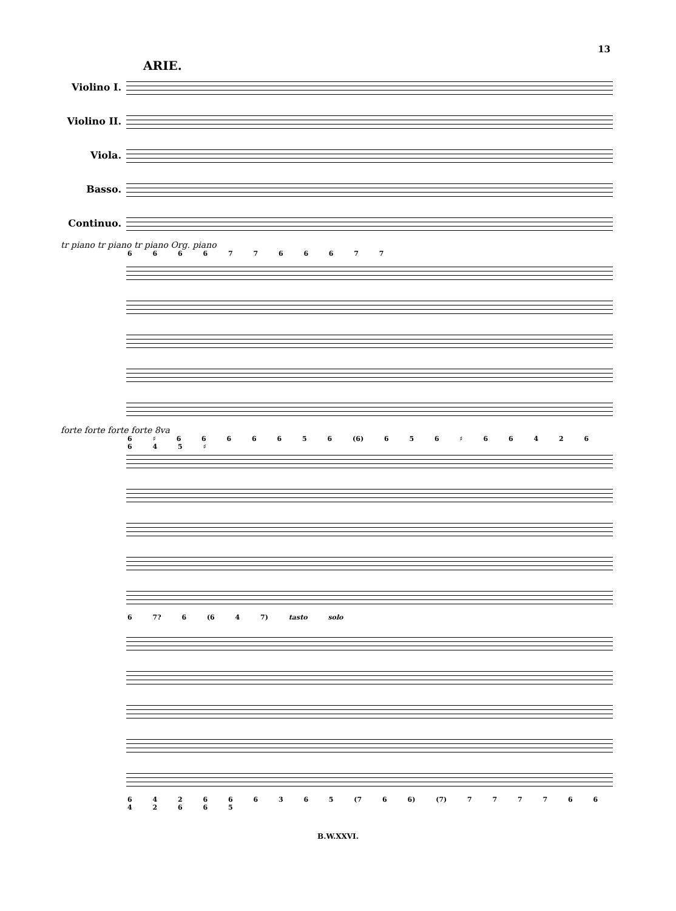13
ARIE.
Violino I.
Violino II.
Viola.
Basso.
Continuo.
tr piano tr piano tr piano Org. piano
6 6 6 6 7 7 6 6 6 7 7
forte forte forte forte 8va
6 ♯ 6 6 6 6 6 5 6 (6) 6 5 6 ♯ 6 6 4 2 6 6 4 5 ♯
6 7? 6 (6 4 7) tasto solo
6 4 2 6 6 6 3 6 5 (7 6 6) (7) 7 7 7 7 6 6 4 2 6 6 5
B.W.XXVI.